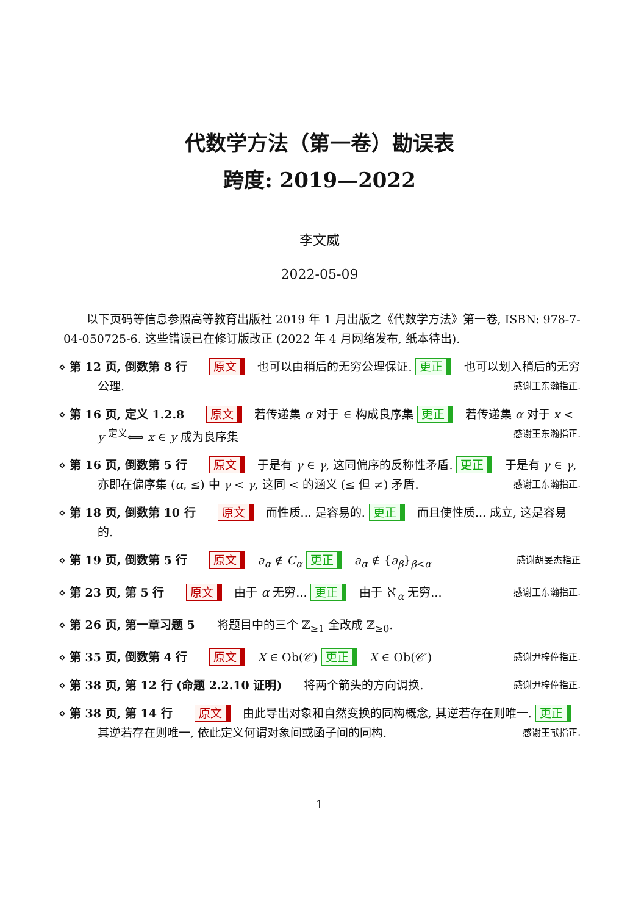代数学方法（第一卷）勘误表
跨度: 2019—2022
李文威
2022-05-09
以下页码等信息参照高等教育出版社 2019 年 1 月出版之《代数学方法》第一卷, ISBN: 978-7-04-050725-6. 这些错误已在修订版改正 (2022 年 4 月网络发布, 纸本待出).
⋄ 第 12 页, 倒数第 8 行 原文 也可以由稍后的无穷公理保证. 更正 也可以划入稍后的无穷公理. 感谢王东瀚指正.
⋄ 第 16 页, 定义 1.2.8 原文 若传递集 α 对于 ∈ 构成良序集 更正 若传递集 α 对于 x < y <sup>定义</sup>⟺ x ∈ y 成为良序集 感谢王东瀚指正.
⋄ 第 16 页, 倒数第 5 行 原文 于是有 γ ∈ γ, 这同偏序的反称性矛盾. 更正 于是有 γ ∈ γ, 亦即在偏序集 (α, ≤) 中 γ < γ, 这同 < 的涵义 (≤ 但 ≠) 矛盾. 感谢王东瀚指正.
⋄ 第 18 页, 倒数第 10 行 原文 而性质... 是容易的. 更正 而且使性质... 成立, 这是容易的.
⋄ 第 19 页, 倒数第 5 行 原文 a<sub>α</sub> ∉ C<sub>α</sub> 更正 a<sub>α</sub> ∉ {a<sub>β</sub>}<sub>β<α</sub> 感谢胡旻杰指正
⋄ 第 23 页, 第 5 行 原文 由于 α 无穷... 更正 由于 ℵ<sub>α</sub> 无穷... 感谢王东瀚指正.
⋄ 第 26 页, 第一章习题 5 将题目中的三个 ℤ<sub>≥1</sub> 全改成 ℤ<sub>≥0</sub>.
⋄ 第 35 页, 倒数第 4 行 原文 X ∈ Ob(𝒞) 更正 X ∈ Ob(𝒞′) 感谢尹梓僮指正.
⋄ 第 38 页, 第 12 行 (命题 2.2.10 证明) 将两个箭头的方向调换. 感谢尹梓僮指正.
⋄ 第 38 页, 第 14 行 原文 由此导出对象和自然变换的同构概念, 其逆若存在则唯一. 更正 其逆若存在则唯一, 依此定义何谓对象间或函子间的同构. 感谢王献指正.
1